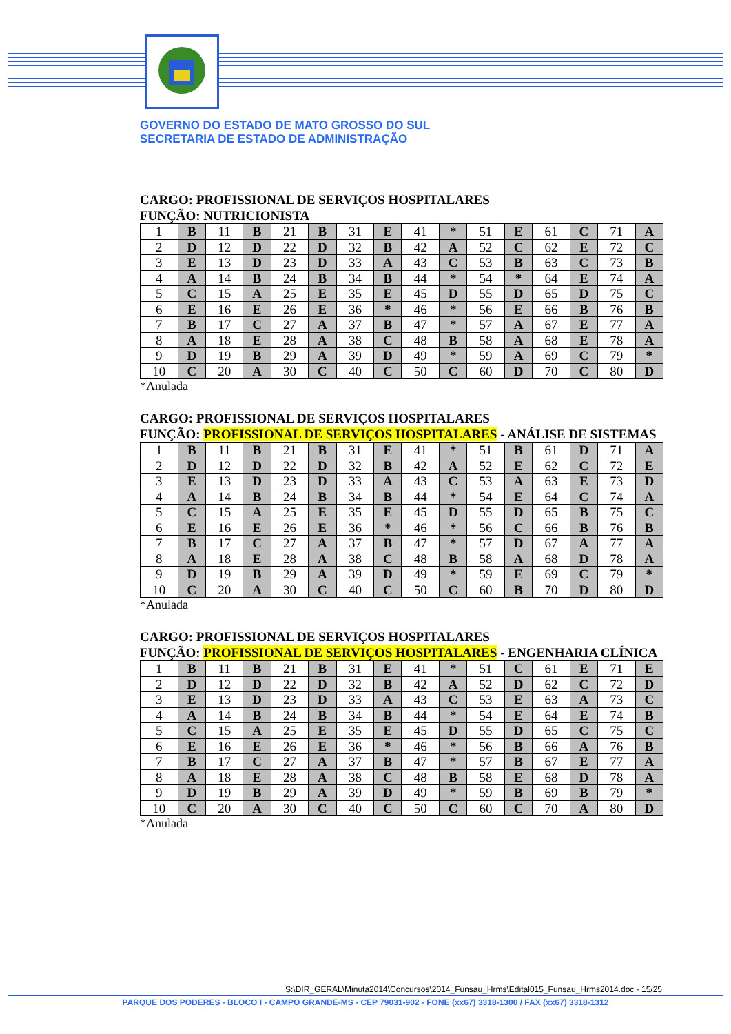GOVERNO DO ESTADO DE MATO GROSSO DO SUL
SECRETARIA DE ESTADO DE ADMINISTRAÇÃO
CARGO: PROFISSIONAL DE SERVIÇOS HOSPITALARES
FUNÇÃO: NUTRICIONISTA
| 1 | B | 11 | B | 21 | B | 31 | E | 41 | * | 51 | E | 61 | C | 71 | A |
| 2 | D | 12 | D | 22 | D | 32 | B | 42 | A | 52 | C | 62 | E | 72 | C |
| 3 | E | 13 | D | 23 | D | 33 | A | 43 | C | 53 | B | 63 | C | 73 | B |
| 4 | A | 14 | B | 24 | B | 34 | B | 44 | * | 54 | * | 64 | E | 74 | A |
| 5 | C | 15 | A | 25 | E | 35 | E | 45 | D | 55 | D | 65 | D | 75 | C |
| 6 | E | 16 | E | 26 | E | 36 | * | 46 | * | 56 | E | 66 | B | 76 | B |
| 7 | B | 17 | C | 27 | A | 37 | B | 47 | * | 57 | A | 67 | E | 77 | A |
| 8 | A | 18 | E | 28 | A | 38 | C | 48 | B | 58 | A | 68 | E | 78 | A |
| 9 | D | 19 | B | 29 | A | 39 | D | 49 | * | 59 | A | 69 | C | 79 | * |
| 10 | C | 20 | A | 30 | C | 40 | C | 50 | C | 60 | D | 70 | C | 80 | D |
*Anulada
CARGO: PROFISSIONAL DE SERVIÇOS HOSPITALARES
FUNÇÃO: PROFISSIONAL DE SERVIÇOS HOSPITALARES - ANÁLISE DE SISTEMAS
| 1 | B | 11 | B | 21 | B | 31 | E | 41 | * | 51 | B | 61 | D | 71 | A |
| 2 | D | 12 | D | 22 | D | 32 | B | 42 | A | 52 | E | 62 | C | 72 | E |
| 3 | E | 13 | D | 23 | D | 33 | A | 43 | C | 53 | A | 63 | E | 73 | D |
| 4 | A | 14 | B | 24 | B | 34 | B | 44 | * | 54 | E | 64 | C | 74 | A |
| 5 | C | 15 | A | 25 | E | 35 | E | 45 | D | 55 | D | 65 | B | 75 | C |
| 6 | E | 16 | E | 26 | E | 36 | * | 46 | * | 56 | C | 66 | B | 76 | B |
| 7 | B | 17 | C | 27 | A | 37 | B | 47 | * | 57 | D | 67 | A | 77 | A |
| 8 | A | 18 | E | 28 | A | 38 | C | 48 | B | 58 | A | 68 | D | 78 | A |
| 9 | D | 19 | B | 29 | A | 39 | D | 49 | * | 59 | E | 69 | C | 79 | * |
| 10 | C | 20 | A | 30 | C | 40 | C | 50 | C | 60 | B | 70 | D | 80 | D |
*Anulada
CARGO: PROFISSIONAL DE SERVIÇOS HOSPITALARES
FUNÇÃO: PROFISSIONAL DE SERVIÇOS HOSPITALARES - ENGENHARIA CLÍNICA
| 1 | B | 11 | B | 21 | B | 31 | E | 41 | * | 51 | C | 61 | E | 71 | E |
| 2 | D | 12 | D | 22 | D | 32 | B | 42 | A | 52 | D | 62 | C | 72 | D |
| 3 | E | 13 | D | 23 | D | 33 | A | 43 | C | 53 | E | 63 | A | 73 | C |
| 4 | A | 14 | B | 24 | B | 34 | B | 44 | * | 54 | E | 64 | E | 74 | B |
| 5 | C | 15 | A | 25 | E | 35 | E | 45 | D | 55 | D | 65 | C | 75 | C |
| 6 | E | 16 | E | 26 | E | 36 | * | 46 | * | 56 | B | 66 | A | 76 | B |
| 7 | B | 17 | C | 27 | A | 37 | B | 47 | * | 57 | B | 67 | E | 77 | A |
| 8 | A | 18 | E | 28 | A | 38 | C | 48 | B | 58 | E | 68 | D | 78 | A |
| 9 | D | 19 | B | 29 | A | 39 | D | 49 | * | 59 | B | 69 | B | 79 | * |
| 10 | C | 20 | A | 30 | C | 40 | C | 50 | C | 60 | C | 70 | A | 80 | D |
*Anulada
S:\DIR_GERAL\Minuta2014\Concursos\2014_Funsau_Hrms\Edital015_Funsau_Hrms2014.doc - 15/25
PARQUE DOS PODERES - BLOCO I - CAMPO GRANDE-MS - CEP 79031-902 - FONE (xx67) 3318-1300 / FAX (xx67) 3318-1312